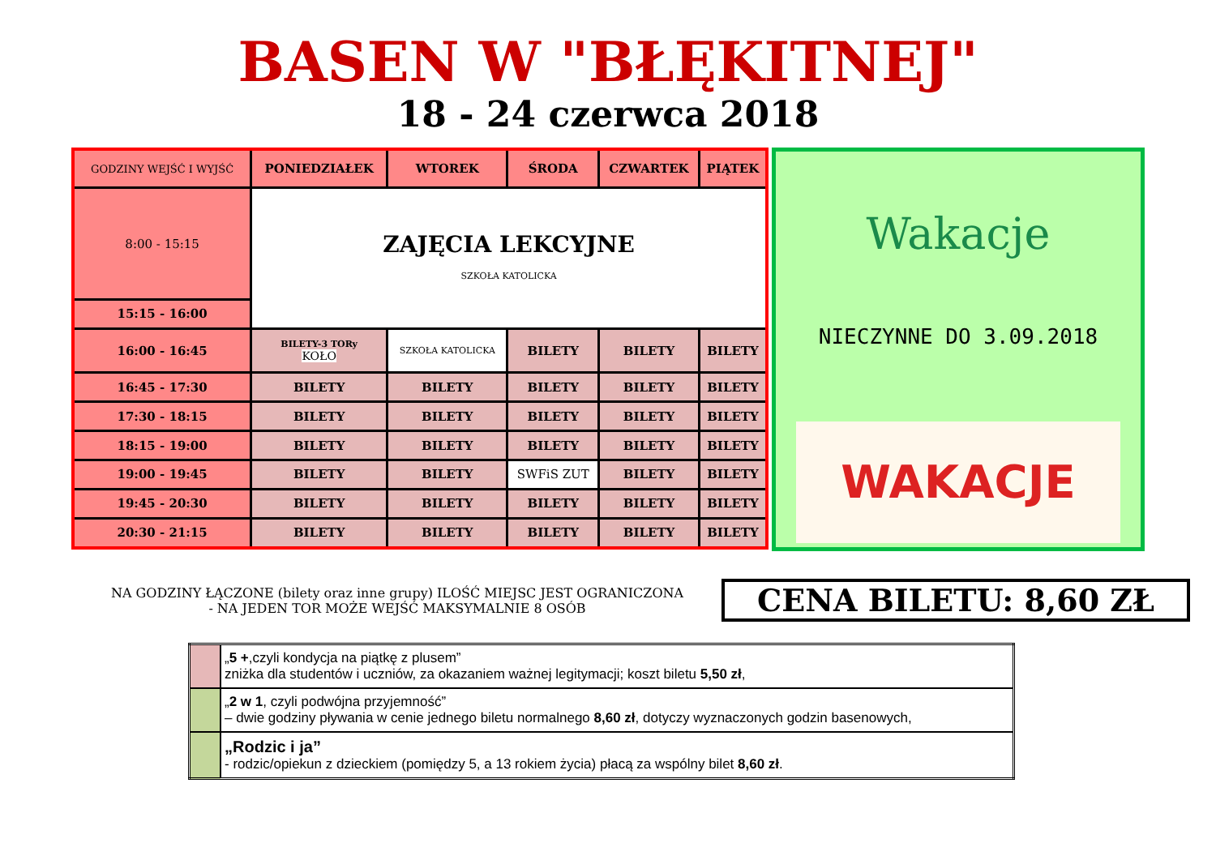BASEN W "BŁĘKITNEJ"
18 - 24 czerwca 2018
| GODZINY WEJŚĆ I WYJŚĆ | PONIEDZIAŁEK | WTOREK | ŚRODA | CZWARTEK | PIĄTEK |
| --- | --- | --- | --- | --- | --- |
| 8:00 - 15:15 | ZAJĘCIA LEKCYJNE SZKOŁA KATOLICKA | | | | |
| 15:15 - 16:00 | | | | | |
| 16:00 - 16:45 | BILETY-3 TORy KOŁO | SZKOŁA KATOLICKA | BILETY | BILETY | BILETY |
| 16:45 - 17:30 | BILETY | BILETY | BILETY | BILETY | BILETY |
| 17:30 - 18:15 | BILETY | BILETY | BILETY | BILETY | BILETY |
| 18:15 - 19:00 | BILETY | BILETY | BILETY | BILETY | BILETY |
| 19:00 - 19:45 | BILETY | BILETY | SWFiS ZUT | BILETY | BILETY |
| 19:45 - 20:30 | BILETY | BILETY | BILETY | BILETY | BILETY |
| 20:30 - 21:15 | BILETY | BILETY | BILETY | BILETY | BILETY |
Wakacje
NIECZYNNE DO 3.09.2018
WAKACJE
NA GODZINY ŁĄCZONE (bilety oraz inne grupy) ILOŚĆ MIEJSC JEST OGRANICZONA
- NA JEDEN TOR MOŻE WEJŚĆ MAKSYMALNIE 8 OSÓB
CENA BILETU: 8,60 ZŁ
| | „ 5 + ,czyli kondycja na piątkę z plusem” zniżka dla studentów i uczniów, za okazaniem ważnej legitymacji; koszt biletu 5,50 zł , |
| | „ 2 w 1 , czyli podwójna przyjemność” – dwie godziny pływania w cenie jednego biletu normalnego 8,60 zł , dotyczy wyznaczonych godzin basenowych, |
| | „Rodzic i ja” - rodzic/opiekun z dzieckiem (pomiędzy 5, a 13 rokiem życia) płacą za wspólny bilet 8,60 zł . |